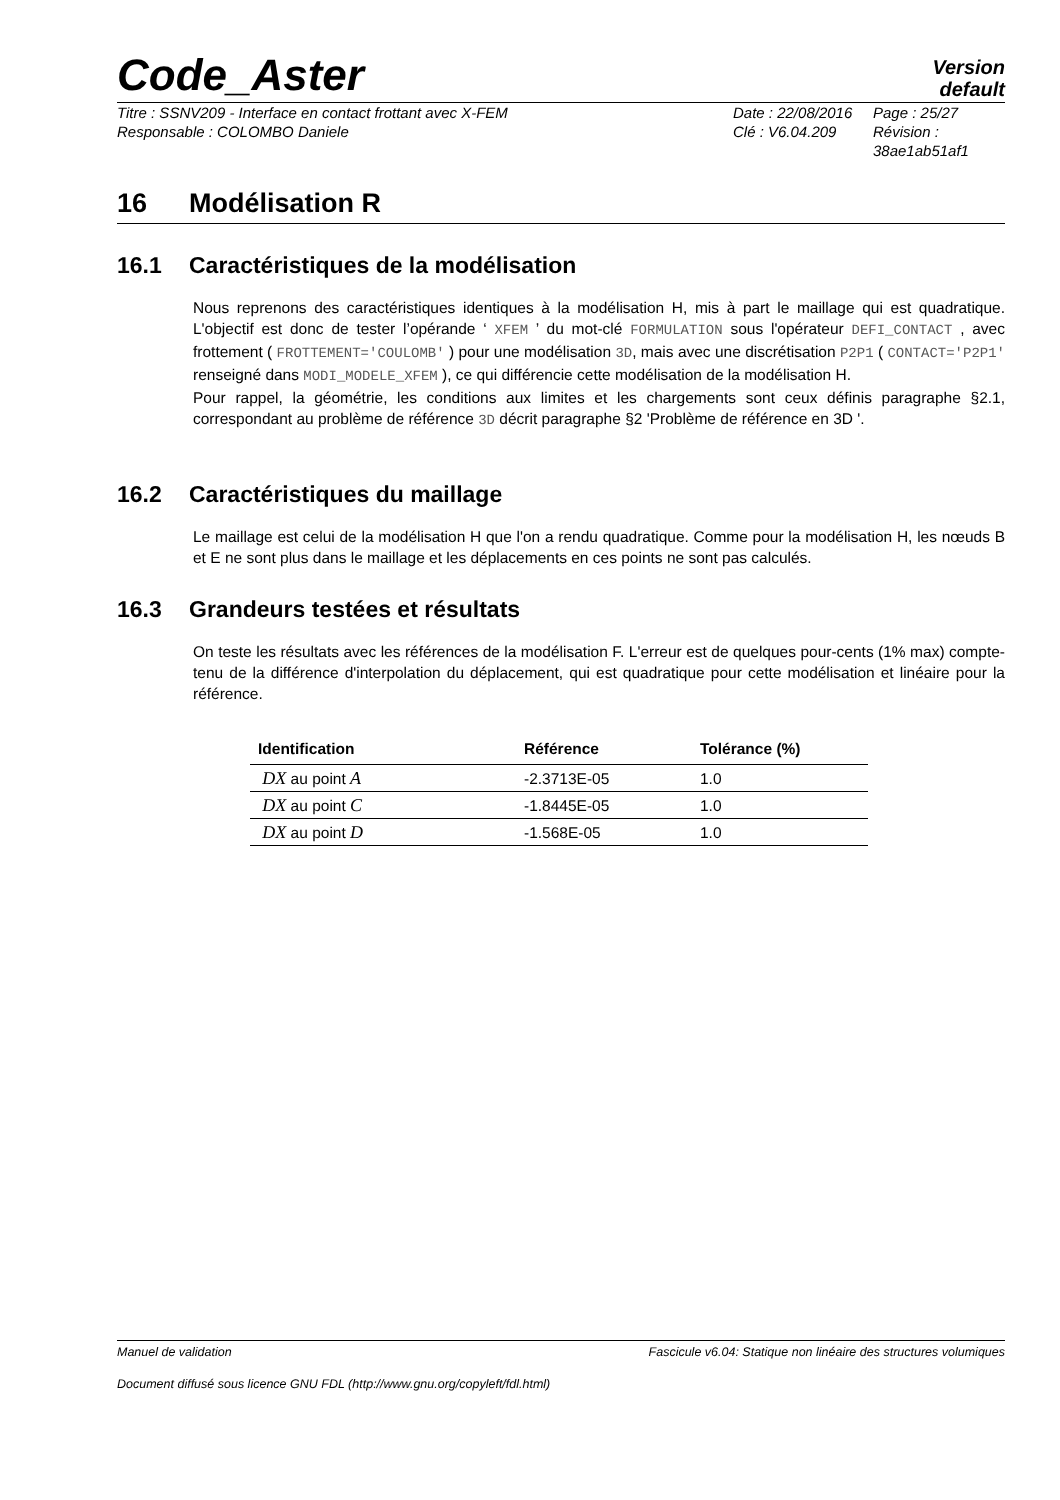Code_Aster
Version
default
Titre : SSNV209 - Interface en contact frottant avec X-FEM
Responsable : COLOMBO Daniele
Date : 22/08/2016
Clé : V6.04.209
Page : 25/27
Révision :
38ae1ab51af1
16 Modélisation R
16.1 Caractéristiques de la modélisation
Nous reprenons des caractéristiques identiques à la modélisation H, mis à part le maillage qui est quadratique. L'objectif est donc de tester l’opérande ‘ XFEM ’ du mot-clé FORMULATION sous l'opérateur DEFI_CONTACT , avec frottement ( FROTTEMENT='COULOMB' ) pour une modélisation 3D, mais avec une discrétisation P2P1 ( CONTACT='P2P1' renseigné dans MODI_MODELE_XFEM ), ce qui différencie cette modélisation de la modélisation H.
Pour rappel, la géométrie, les conditions aux limites et les chargements sont ceux définis paragraphe §2.1, correspondant au problème de référence 3D décrit paragraphe §2 'Problème de référence en 3D '.
16.2 Caractéristiques du maillage
Le maillage est celui de la modélisation H que l'on a rendu quadratique. Comme pour la modélisation H, les nœuds B et E ne sont plus dans le maillage et les déplacements en ces points ne sont pas calculés.
16.3 Grandeurs testées et résultats
On teste les résultats avec les références de la modélisation F. L'erreur est de quelques pour-cents (1% max) compte-tenu de la différence d'interpolation du déplacement, qui est quadratique pour cette modélisation et linéaire pour la référence.
| Identification | Référence | Tolérance (%) |
| --- | --- | --- |
| DX au point A | -2.3713E-05 | 1.0 |
| DX au point C | -1.8445E-05 | 1.0 |
| DX au point D | -1.568E-05 | 1.0 |
Manuel de validation Fascicule v6.04: Statique non linéaire des structures volumiques
Document diffusé sous licence GNU FDL (http://www.gnu.org/copyleft/fdl.html)